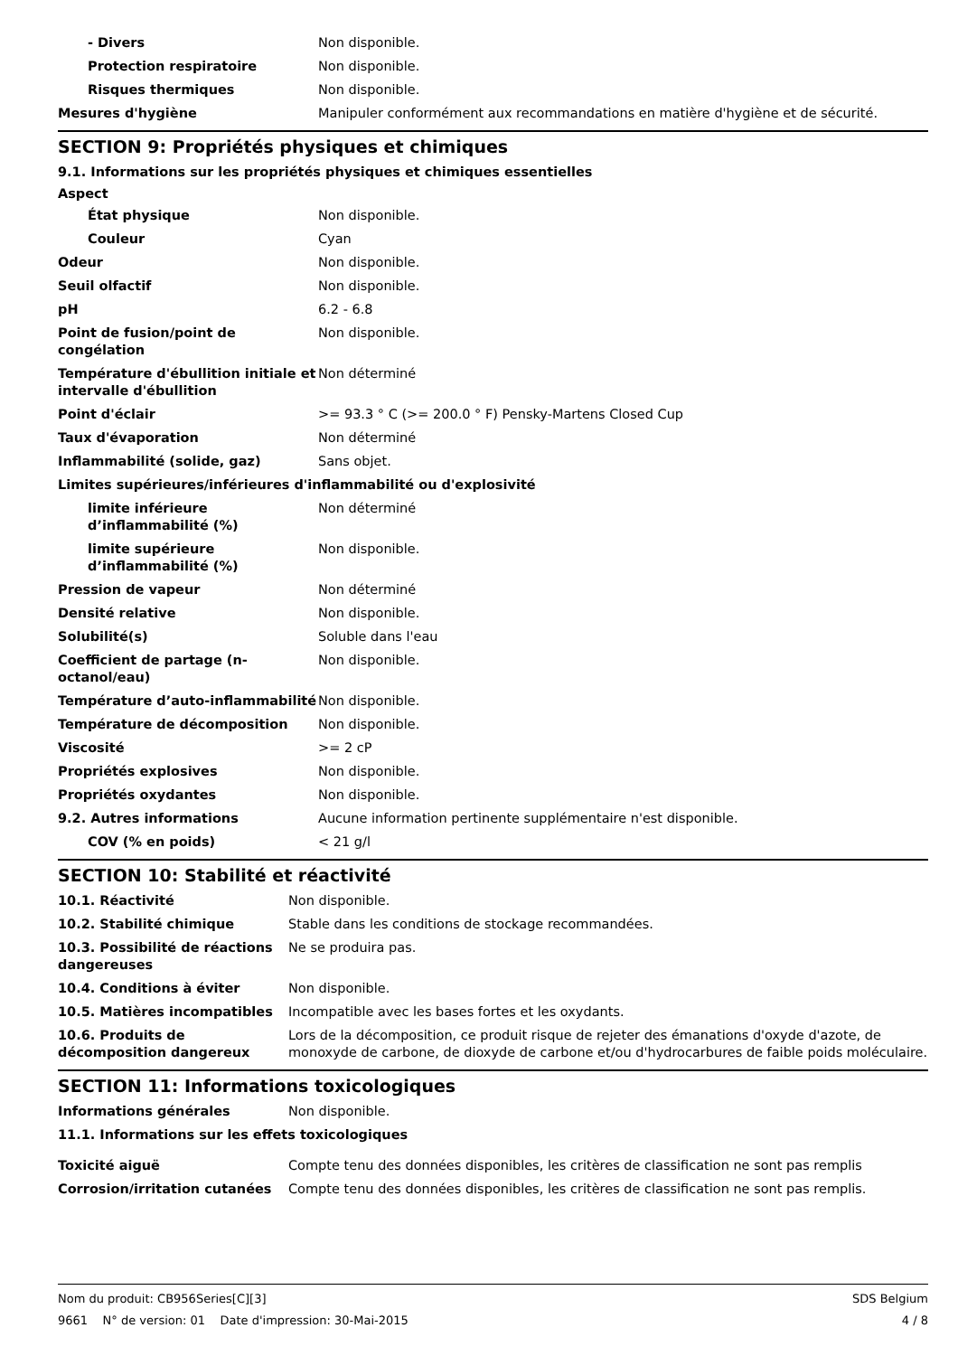| - Divers | Non disponible. |
| Protection respiratoire | Non disponible. |
| Risques thermiques | Non disponible. |
| Mesures d'hygiène | Manipuler conformément aux recommandations en matière d'hygiène et de sécurité. |
SECTION 9: Propriétés physiques et chimiques
9.1. Informations sur les propriétés physiques et chimiques essentielles
Aspect
| État physique | Non disponible. |
| Couleur | Cyan |
| Odeur | Non disponible. |
| Seuil olfactif | Non disponible. |
| pH | 6.2 - 6.8 |
| Point de fusion/point de congélation | Non disponible. |
| Température d'ébullition initiale et intervalle d'ébullition | Non déterminé |
| Point d'éclair | >= 93.3 ° C (>= 200.0 ° F) Pensky-Martens Closed Cup |
| Taux d'évaporation | Non déterminé |
| Inflammabilité (solide, gaz) | Sans objet. |
| Limites supérieures/inférieures d'inflammabilité ou d'explosivité | |
| limite inférieure d’inflammabilité (%) | Non déterminé |
| limite supérieure d’inflammabilité (%) | Non disponible. |
| Pression de vapeur | Non déterminé |
| Densité relative | Non disponible. |
| Solubilité(s) | Soluble dans l'eau |
| Coefficient de partage (n-octanol/eau) | Non disponible. |
| Température d’auto-inflammabilité | Non disponible. |
| Température de décomposition | Non disponible. |
| Viscosité | >= 2 cP |
| Propriétés explosives | Non disponible. |
| Propriétés oxydantes | Non disponible. |
| 9.2. Autres informations | Aucune information pertinente supplémentaire n'est disponible. |
| COV (% en poids) | < 21 g/l |
SECTION 10: Stabilité et réactivité
| 10.1. Réactivité | Non disponible. |
| 10.2. Stabilité chimique | Stable dans les conditions de stockage recommandées. |
| 10.3. Possibilité de réactions dangereuses | Ne se produira pas. |
| 10.4. Conditions à éviter | Non disponible. |
| 10.5. Matières incompatibles | Incompatible avec les bases fortes et les oxydants. |
| 10.6. Produits de décomposition dangereux | Lors de la décomposition, ce produit risque de rejeter des émanations d'oxyde d'azote, de monoxyde de carbone, de dioxyde de carbone et/ou d'hydrocarbures de faible poids moléculaire. |
SECTION 11: Informations toxicologiques
| Informations générales | Non disponible. |
11.1. Informations sur les effets toxicologiques
| Toxicité aiguë | Compte tenu des données disponibles, les critères de classification ne sont pas remplis |
| Corrosion/irritation cutanées | Compte tenu des données disponibles, les critères de classification ne sont pas remplis. |
Nom du produit: CB956Series[C][3]
9661 N° de version: 01 Date d'impression: 30-Mai-2015
SDS Belgium
4 / 8